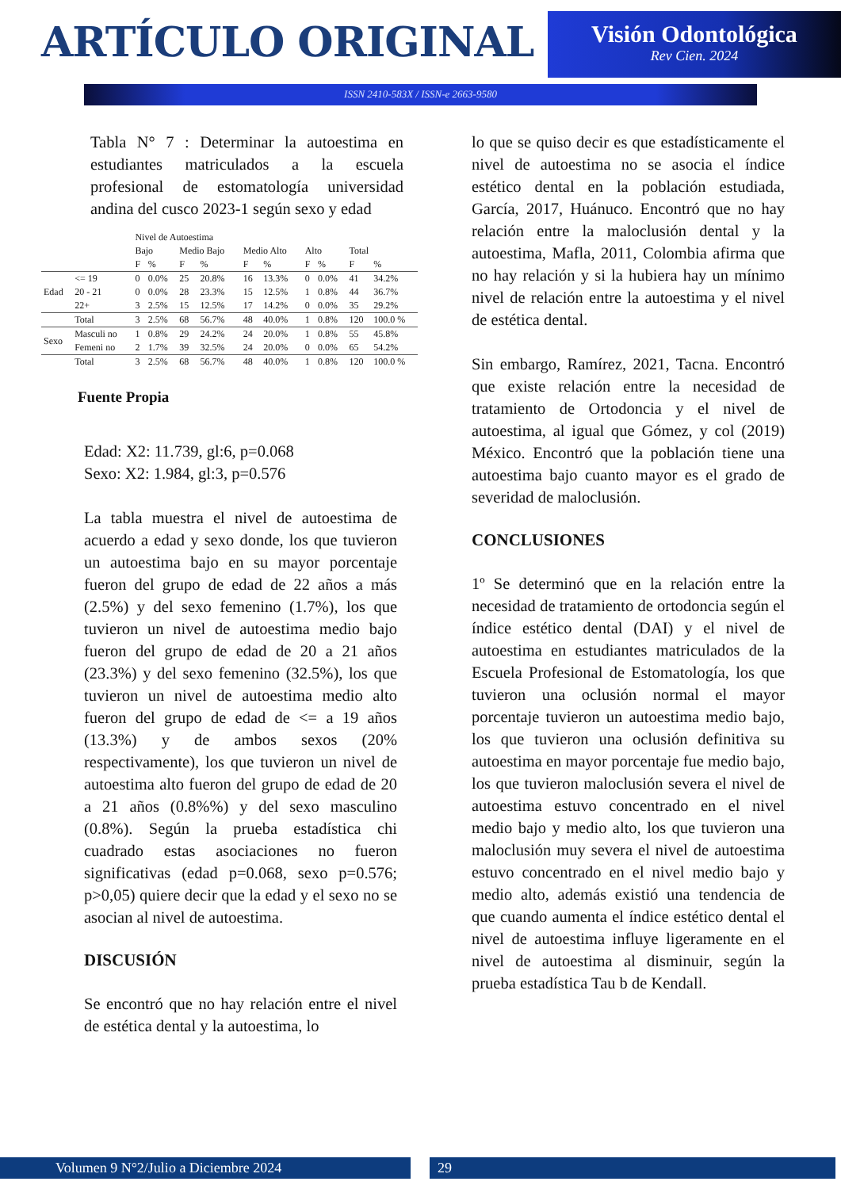ARTÍCULO ORIGINAL
Visión Odontológica
Rev Cien. 2024
ISSN 2410-583X / ISSN-e 2663-9580
Tabla N° 7 : Determinar la autoestima en estudiantes matriculados a la escuela profesional de estomatología universidad andina del cusco 2023-1 según sexo y edad
| | | Nivel de Autoestima | | | | | | | | | |
| --- | --- | --- | --- | --- | --- | --- | --- | --- | --- | --- | --- |
| | | Bajo | | Medio Bajo | | Medio Alto | | Alto | | Total | |
| | | F | % | F | % | F | % | F | % | F | % |
| Edad | <= 19 | 0 | 0.0% | 25 | 20.8% | 16 | 13.3% | 0 | 0.0% | 41 | 34.2% |
| | 20 - 21 | 0 | 0.0% | 28 | 23.3% | 15 | 12.5% | 1 | 0.8% | 44 | 36.7% |
| | 22+ | 3 | 2.5% | 15 | 12.5% | 17 | 14.2% | 0 | 0.0% | 35 | 29.2% |
| | Total | 3 | 2.5% | 68 | 56.7% | 48 | 40.0% | 1 | 0.8% | 120 | 100.0 % |
| Sexo | Masculi no | 1 | 0.8% | 29 | 24.2% | 24 | 20.0% | 1 | 0.8% | 55 | 45.8% |
| | Femeni no | 2 | 1.7% | 39 | 32.5% | 24 | 20.0% | 0 | 0.0% | 65 | 54.2% |
| | Total | 3 | 2.5% | 68 | 56.7% | 48 | 40.0% | 1 | 0.8% | 120 | 100.0 % |
Fuente Propia
Edad: X2: 11.739, gl:6, p=0.068
Sexo: X2: 1.984, gl:3, p=0.576
La tabla muestra el nivel de autoestima de acuerdo a edad y sexo donde, los que tuvieron un autoestima bajo en su mayor porcentaje fueron del grupo de edad de 22 años a más (2.5%) y del sexo femenino (1.7%), los que tuvieron un nivel de autoestima medio bajo fueron del grupo de edad de 20 a 21 años (23.3%) y del sexo femenino (32.5%), los que tuvieron un nivel de autoestima medio alto fueron del grupo de edad de <= a 19 años (13.3%) y de ambos sexos (20% respectivamente), los que tuvieron un nivel de autoestima alto fueron del grupo de edad de 20 a 21 años (0.8%%) y del sexo masculino (0.8%). Según la prueba estadística chi cuadrado estas asociaciones no fueron significativas (edad p=0.068, sexo p=0.576; p>0,05) quiere decir que la edad y el sexo no se asocian al nivel de autoestima.
DISCUSIÓN
Se encontró que no hay relación entre el nivel de estética dental y la autoestima, lo
lo que se quiso decir es que estadísticamente el nivel de autoestima no se asocia el índice estético dental en la población estudiada, García, 2017, Huánuco. Encontró que no hay relación entre la maloclusión dental y la autoestima, Mafla, 2011, Colombia afirma que no hay relación y si la hubiera hay un mínimo nivel de relación entre la autoestima y el nivel de estética dental.
Sin embargo, Ramírez, 2021, Tacna. Encontró que existe relación entre la necesidad de tratamiento de Ortodoncia y el nivel de autoestima, al igual que Gómez, y col (2019) México. Encontró que la población tiene una autoestima bajo cuanto mayor es el grado de severidad de maloclusión.
CONCLUSIONES
1º Se determinó que en la relación entre la necesidad de tratamiento de ortodoncia según el índice estético dental (DAI) y el nivel de autoestima en estudiantes matriculados de la Escuela Profesional de Estomatología, los que tuvieron una oclusión normal el mayor porcentaje tuvieron un autoestima medio bajo, los que tuvieron una oclusión definitiva su autoestima en mayor porcentaje fue medio bajo, los que tuvieron maloclusión severa el nivel de autoestima estuvo concentrado en el nivel medio bajo y medio alto, los que tuvieron una maloclusión muy severa el nivel de autoestima estuvo concentrado en el nivel medio bajo y medio alto, además existió una tendencia de que cuando aumenta el índice estético dental el nivel de autoestima influye ligeramente en el nivel de autoestima al disminuir, según la prueba estadística Tau b de Kendall.
Volumen 9 N°2/Julio a Diciembre 2024 29